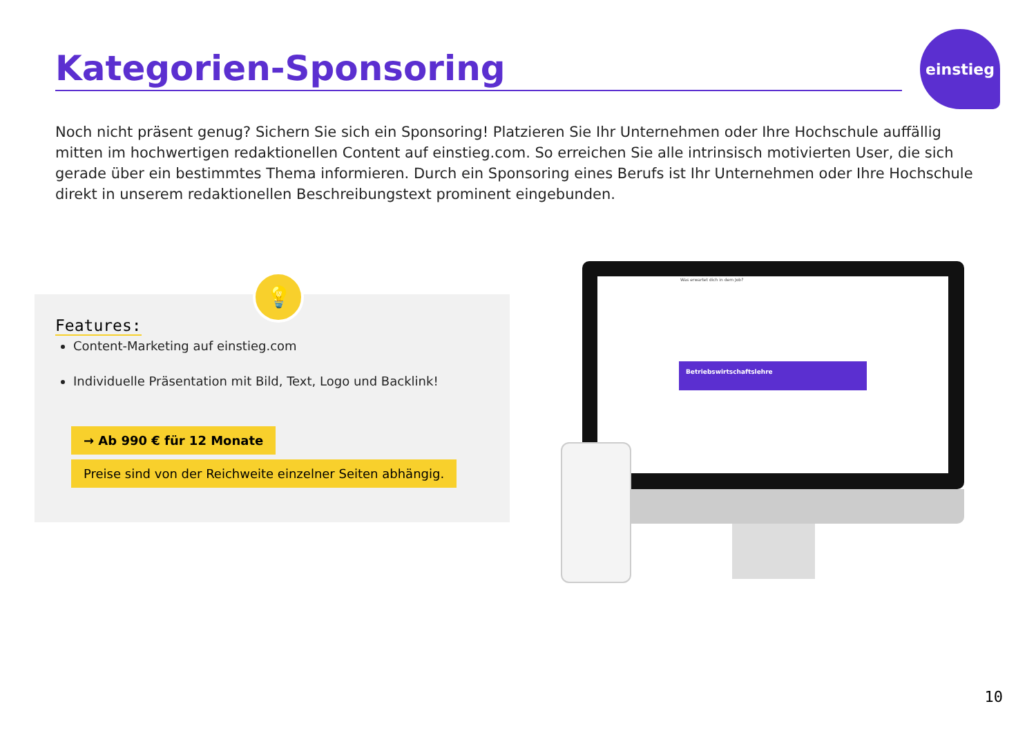Kategorien-Sponsoring
einstieg
Noch nicht präsent genug? Sichern Sie sich ein Sponsoring! Platzieren Sie Ihr Unternehmen oder Ihre Hochschule auffällig mitten im hochwertigen redaktionellen Content auf einstieg.com. So erreichen Sie alle intrinsisch motivierten User, die sich gerade über ein bestimmtes Thema informieren. Durch ein Sponsoring eines Berufs ist Ihr Unternehmen oder Ihre Hochschule direkt in unserem redaktionellen Beschreibungstext prominent eingebunden.
💡
Features:
Content-Marketing auf einstieg.com
Individuelle Präsentation mit Bild, Text, Logo und Backlink!
→ Ab 990 € für 12 Monate
Preise sind von der Reichweite einzelner Seiten abhängig.
Was erwartet dich in dem Job?
Betriebswirtschaftslehre
10